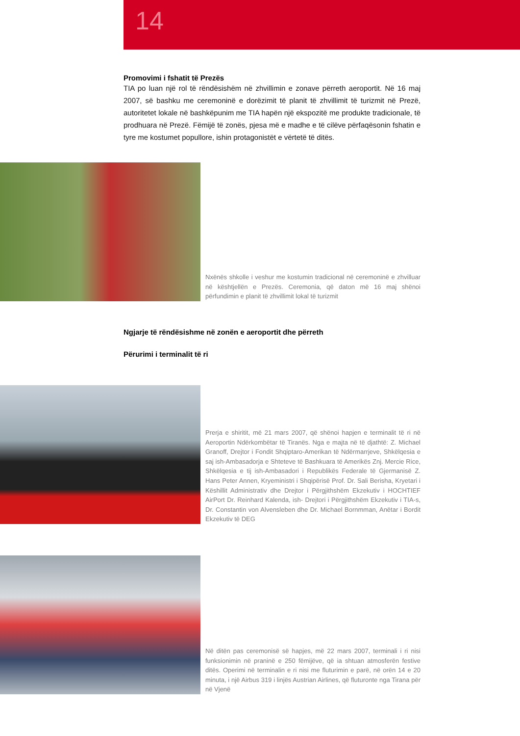14
Promovimi i fshatit të Prezës
TIA po luan një rol të rëndësishëm në zhvillimin e zonave përreth aeroportit. Në 16 maj 2007, së bashku me ceremoninë e dorëzimit të planit të zhvillimit të turizmit në Prezë, autoritetet lokale në bashkëpunim me TIA hapën një ekspozitë me produkte tradicionale, të prodhuara në Prezë. Fëmijë të zonës, pjesa më e madhe e të cilëve përfaqësonin fshatin e tyre me kostumet popullore, ishin protagonistët e vërtetë të ditës.
Nxënës shkolle i veshur me kostumin tradicional në ceremoninë e zhvilluar në kështjellën e Prezës. Ceremonia, që daton më 16 maj shënoi përfundimin e planit të zhvillimit lokal të turizmit
Ngjarje të rëndësishme në zonën e aeroportit dhe përreth
Përurimi i terminalit të ri
Prerja e shiritit, më 21 mars 2007, që shënoi hapjen e terminalit të ri në Aeroportin Ndërkombëtar të Tiranës. Nga e majta në të djathtë: Z. Michael Granoff, Drejtor i Fondit Shqiptaro-Amerikan të Ndërmarrjeve, Shkëlqesia e saj ish-Ambasadorja e Shteteve të Bashkuara të Amerikës Znj. Mercie Rice, Shkëlqesia e tij ish-Ambasadori i Republikës Federale të Gjermanisë Z. Hans Peter Annen, Kryeministri i Shqipërisë Prof. Dr. Sali Berisha, Kryetari i Këshillit Administrativ dhe Drejtor i Përgjithshëm Ekzekutiv i HOCHTIEF AirPort Dr. Reinhard Kalenda, ish- Drejtori i Përgjithshëm Ekzekutiv i TIA-s, Dr. Constantin von Alvensleben dhe Dr. Michael Bornmman, Anëtar i Bordit Ekzekutiv të DEG
Në ditën pas ceremonisë së hapjes, më 22 mars 2007, terminali i ri nisi funksionimin në praninë e 250 fëmijëve, që ia shtuan atmosferën festive ditës. Operimi në terminalin e ri nisi me fluturimin e parë, në orën 14 e 20 minuta, i një Airbus 319 i linjës Austrian Airlines, që fluturonte nga Tirana për në Vjenë